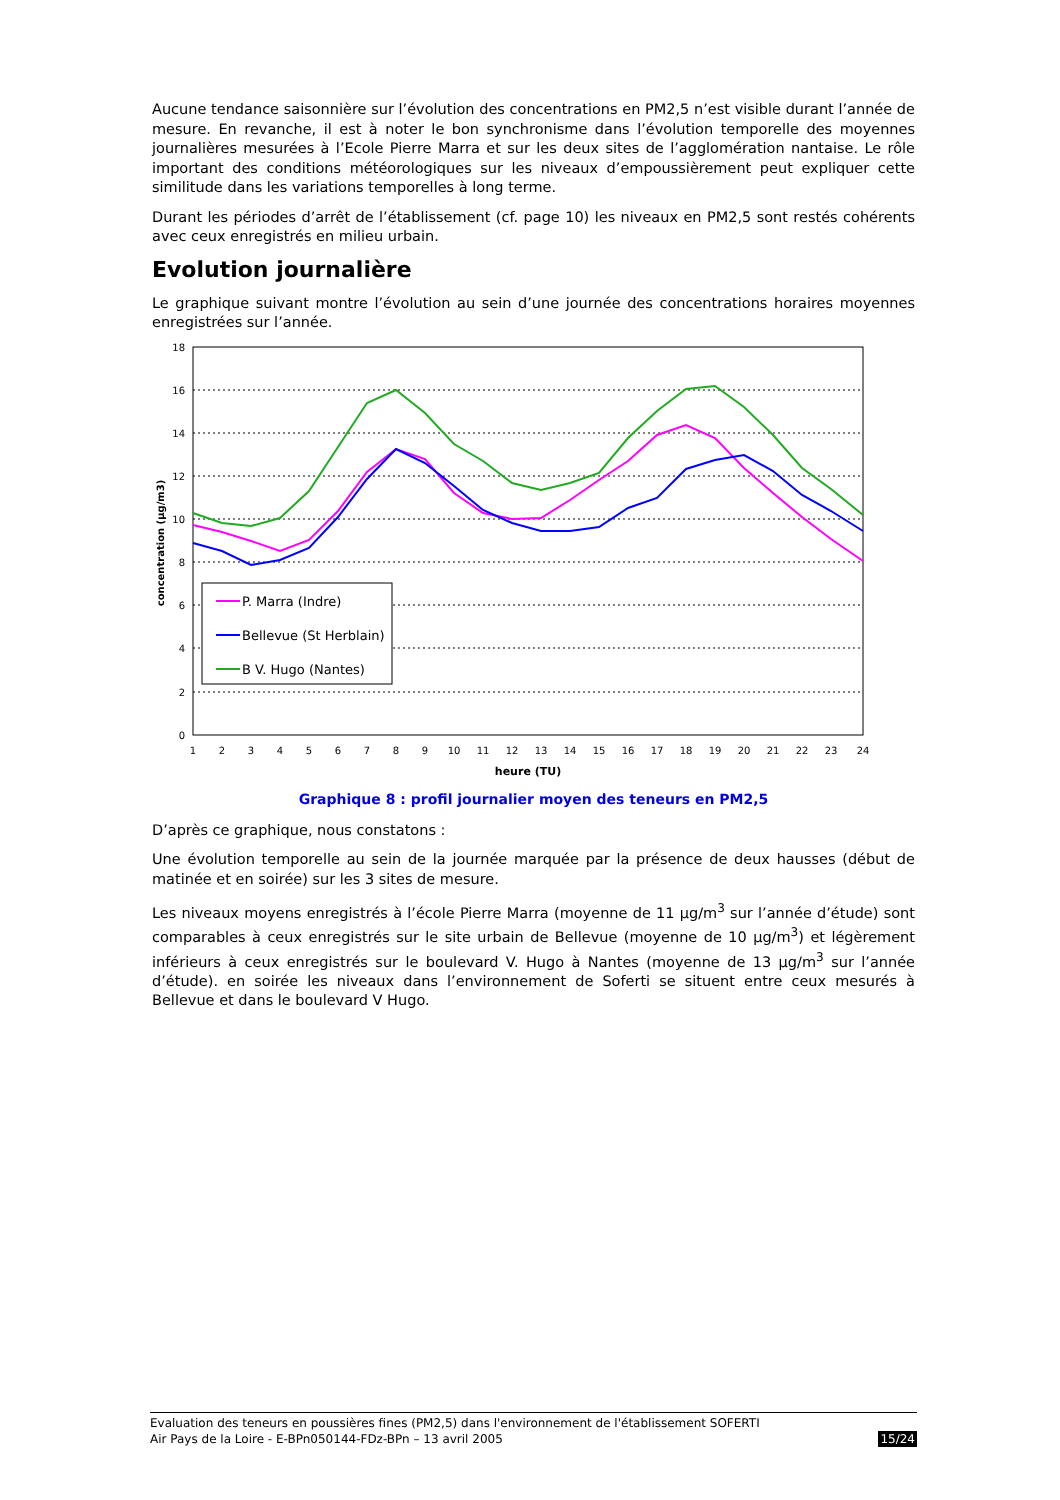Aucune tendance saisonnière sur l’évolution des concentrations en PM2,5 n’est visible durant l’année de mesure. En revanche, il est à noter le bon synchronisme dans l’évolution temporelle des moyennes journalières mesurées à l’Ecole Pierre Marra et sur les deux sites de l’agglomération nantaise. Le rôle important des conditions météorologiques sur les niveaux d’empoussièrement peut expliquer cette similitude dans les variations temporelles à long terme.
Durant les périodes d’arrêt de l’établissement (cf. page 10) les niveaux en PM2,5 sont restés cohérents avec ceux enregistrés en milieu urbain.
Evolution journalière
Le graphique suivant montre l’évolution au sein d’une journée des concentrations horaires moyennes enregistrées sur l’année.
18
16
14
12
10
8
6
4
2
0
concentration (µg/m3)
P. Marra (Indre)
Bellevue (St Herblain)
B V. Hugo (Nantes)
1
2
3
4
5
6
7
8
9
10
11
12
13
14
15
16
17
18
19
20
21
22
23
24
heure (TU)
Graphique 8 : profil journalier moyen des teneurs en PM2,5
D’après ce graphique, nous constatons :
Une évolution temporelle au sein de la journée marquée par la présence de deux hausses (début de matinée et en soirée) sur les 3 sites de mesure.
Les niveaux moyens enregistrés à l’école Pierre Marra (moyenne de 11 µg/m<sup>3</sup> sur l’année d’étude) sont comparables à ceux enregistrés sur le site urbain de Bellevue (moyenne de 10 µg/m<sup>3</sup>) et légèrement inférieurs à ceux enregistrés sur le boulevard V. Hugo à Nantes (moyenne de 13 µg/m<sup>3</sup> sur l’année d’étude). en soirée les niveaux dans l’environnement de Soferti se situent entre ceux mesurés à Bellevue et dans le boulevard V Hugo.
Evaluation des teneurs en poussières fines (PM2,5) dans l'environnement de l'établissement SOFERTI
Air Pays de la Loire - E-BPn050144-FDz-BPn – 13 avril 2005 15/24